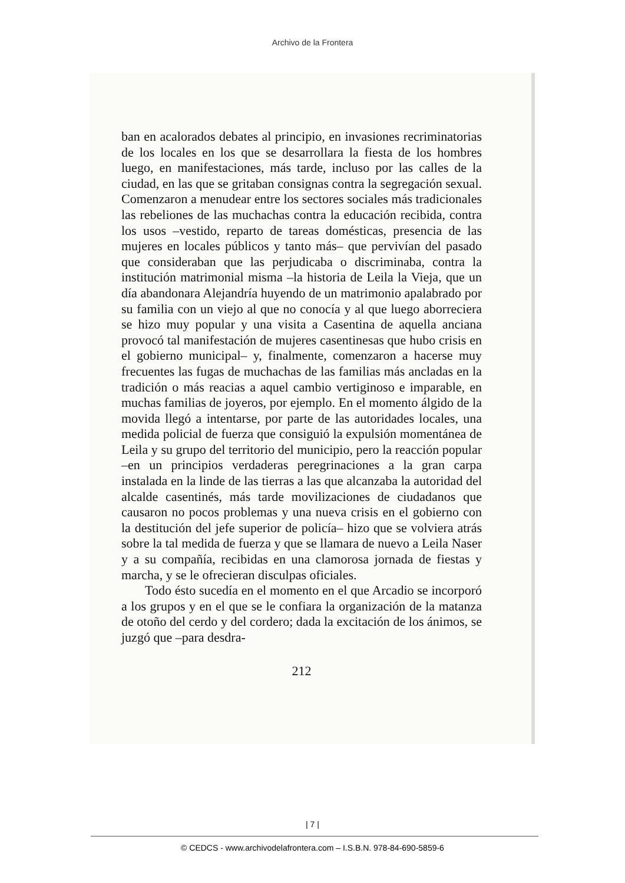Archivo de la Frontera
ban en acalorados debates al principio, en invasiones recriminatorias de los locales en los que se desarrollara la fiesta de los hombres luego, en manifestaciones, más tarde, incluso por las calles de la ciudad, en las que se gritaban consignas contra la segregación sexual. Comenzaron a menudear entre los sectores sociales más tradicionales las rebeliones de las muchachas contra la educación recibida, contra los usos –vestido, reparto de tareas domésticas, presencia de las mujeres en locales públicos y tanto más– que pervivían del pasado que consideraban que las perjudicaba o discriminaba, contra la institución matrimonial misma –la historia de Leila la Vieja, que un día abandonara Alejandría huyendo de un matrimonio apalabrado por su familia con un viejo al que no conocía y al que luego aborreciera se hizo muy popular y una visita a Casentina de aquella anciana provocó tal manifestación de mujeres casentinesas que hubo crisis en el gobierno municipal– y, finalmente, comenzaron a hacerse muy frecuentes las fugas de muchachas de las familias más ancladas en la tradición o más reacias a aquel cambio vertiginoso e imparable, en muchas familias de joyeros, por ejemplo. En el momento álgido de la movida llegó a intentarse, por parte de las autoridades locales, una medida policial de fuerza que consiguió la expulsión momentánea de Leila y su grupo del territorio del municipio, pero la reacción popular –en un principios verdaderas peregrinaciones a la gran carpa instalada en la linde de las tierras a las que alcanzaba la autoridad del alcalde casentinés, más tarde movilizaciones de ciudadanos que causaron no pocos problemas y una nueva crisis en el gobierno con la destitución del jefe superior de policía– hizo que se volviera atrás sobre la tal medida de fuerza y que se llamara de nuevo a Leila Naser y a su compañía, recibidas en una clamorosa jornada de fiestas y marcha, y se le ofrecieran disculpas oficiales.
Todo ésto sucedía en el momento en el que Arcadio se incorporó a los grupos y en el que se le confiara la organización de la matanza de otoño del cerdo y del cordero; dada la excitación de los ánimos, se juzgó que –para desdra-
212
| 7 |
© CEDCS - www.archivodelafrontera.com – I.S.B.N. 978-84-690-5859-6